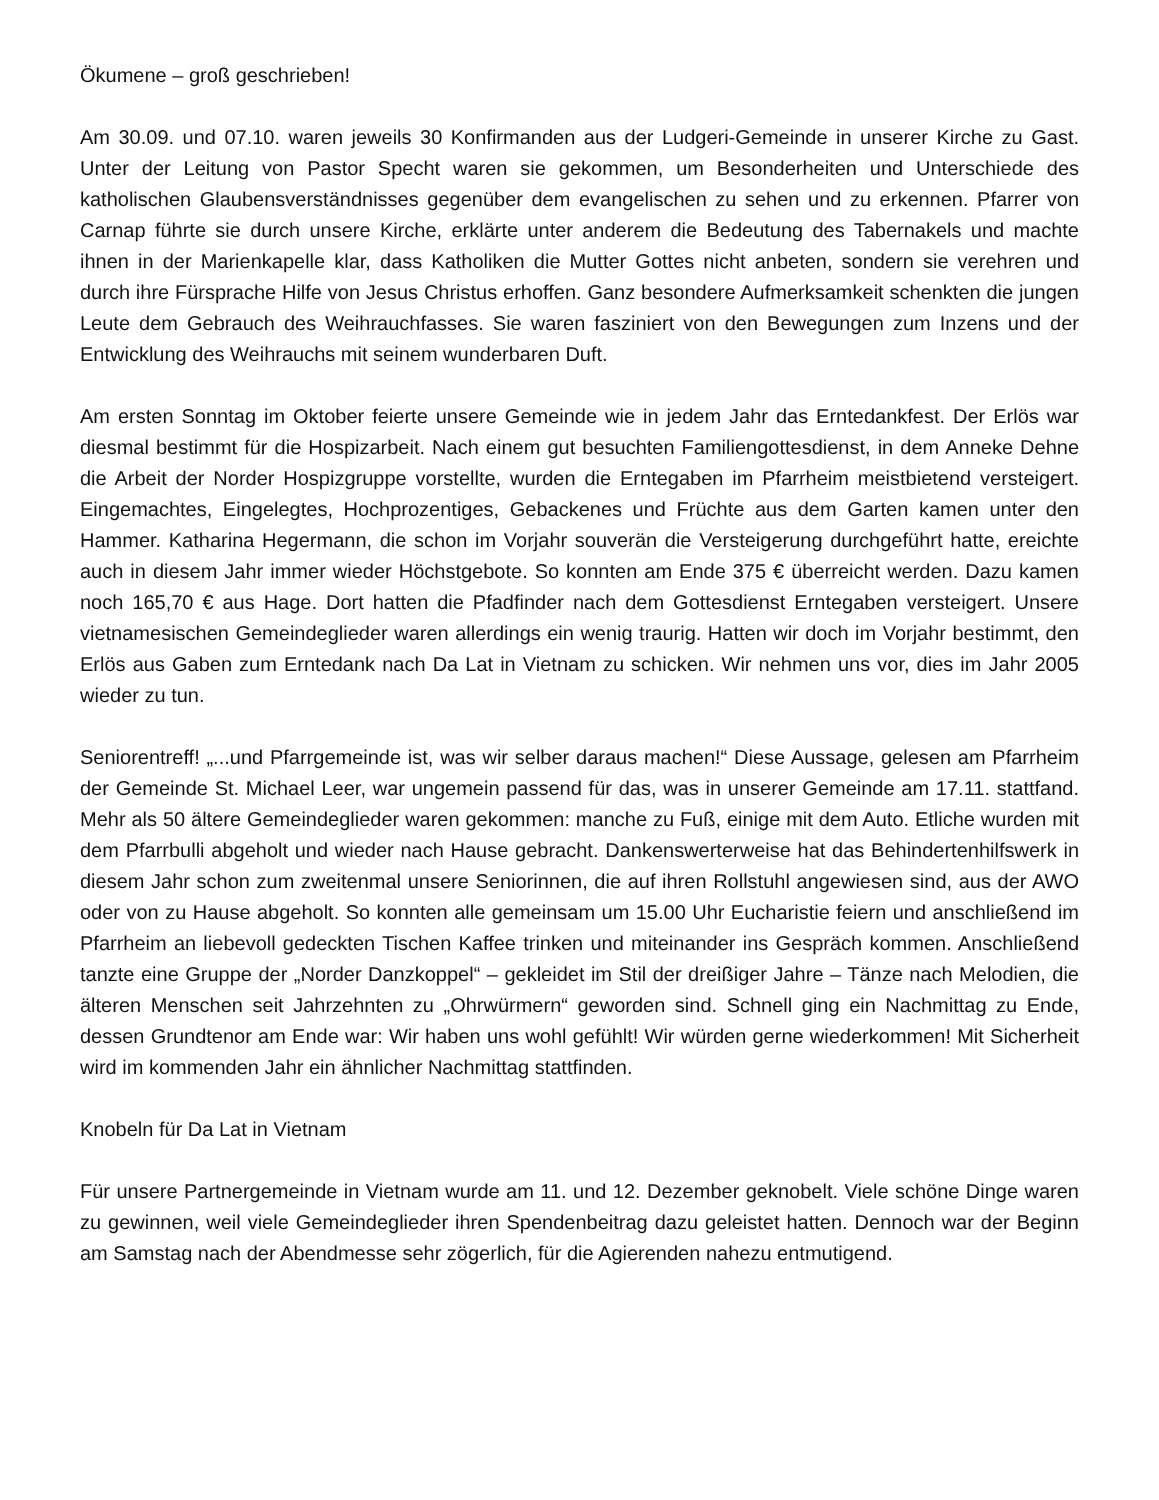Ökumene – groß geschrieben!
Am 30.09. und 07.10. waren jeweils 30 Konfirmanden aus der Ludgeri-Gemeinde in unserer Kirche zu Gast. Unter der Leitung von Pastor Specht waren sie gekommen, um Besonderheiten und Unterschiede des katholischen Glaubensverständnisses gegenüber dem evangelischen zu sehen und zu erkennen. Pfarrer von Carnap führte sie durch unsere Kirche, erklärte unter anderem die Bedeutung des Tabernakels und machte ihnen in der Marienkapelle klar, dass Katholiken die Mutter Gottes nicht anbeten, sondern sie verehren und durch ihre Fürsprache Hilfe von Jesus Christus erhoffen. Ganz besondere Aufmerksamkeit schenkten die jungen Leute dem Gebrauch des Weihrauchfasses. Sie waren fasziniert von den Bewegungen zum Inzens und der Entwicklung des Weihrauchs mit seinem wunderbaren Duft.
Am ersten Sonntag im Oktober feierte unsere Gemeinde wie in jedem Jahr das Erntedankfest. Der Erlös war diesmal bestimmt für die Hospizarbeit. Nach einem gut besuchten Familiengottesdienst, in dem Anneke Dehne die Arbeit der Norder Hospizgruppe vorstellte, wurden die Erntegaben im Pfarrheim meistbietend versteigert. Eingemachtes, Eingelegtes, Hochprozentiges, Gebackenes und Früchte aus dem Garten kamen unter den Hammer. Katharina Hegermann, die schon im Vorjahr souverän die Versteigerung durchgeführt hatte, ereichte auch in diesem Jahr immer wieder Höchstgebote. So konnten am Ende 375 € überreicht werden. Dazu kamen noch 165,70 € aus Hage. Dort hatten die Pfadfinder nach dem Gottesdienst Erntegaben versteigert. Unsere vietnamesischen Gemeindeglieder waren allerdings ein wenig traurig. Hatten wir doch im Vorjahr bestimmt, den Erlös aus Gaben zum Erntedank nach Da Lat in Vietnam zu schicken. Wir nehmen uns vor, dies im Jahr 2005 wieder zu tun.
Seniorentreff! „...und Pfarrgemeinde ist, was wir selber daraus machen!“ Diese Aussage, gelesen am Pfarrheim der Gemeinde St. Michael Leer, war ungemein passend für das, was in unserer Gemeinde am 17.11. stattfand. Mehr als 50 ältere Gemeindeglieder waren gekommen: manche zu Fuß, einige mit dem Auto. Etliche wurden mit dem Pfarrbulli abgeholt und wieder nach Hause gebracht. Dankenswerterweise hat das Behindertenhilfswerk in diesem Jahr schon zum zweitenmal unsere Seniorinnen, die auf ihren Rollstuhl angewiesen sind, aus der AWO oder von zu Hause abgeholt. So konnten alle gemeinsam um 15.00 Uhr Eucharistie feiern und anschließend im Pfarrheim an liebevoll gedeckten Tischen Kaffee trinken und miteinander ins Gespräch kommen. Anschließend tanzte eine Gruppe der „Norder Danzkoppel“ – gekleidet im Stil der dreißiger Jahre – Tänze nach Melodien, die älteren Menschen seit Jahrzehnten zu „Ohrwürmern“ geworden sind. Schnell ging ein Nachmittag zu Ende, dessen Grundtenor am Ende war: Wir haben uns wohl gefühlt! Wir würden gerne wiederkommen! Mit Sicherheit wird im kommenden Jahr ein ähnlicher Nachmittag stattfinden.
Knobeln für Da Lat in Vietnam
Für unsere Partnergemeinde in Vietnam wurde am 11. und 12. Dezember geknobelt. Viele schöne Dinge waren zu gewinnen, weil viele Gemeindeglieder ihren Spendenbeitrag dazu geleistet hatten. Dennoch war der Beginn am Samstag nach der Abendmesse sehr zögerlich, für die Agierenden nahezu entmutigend.